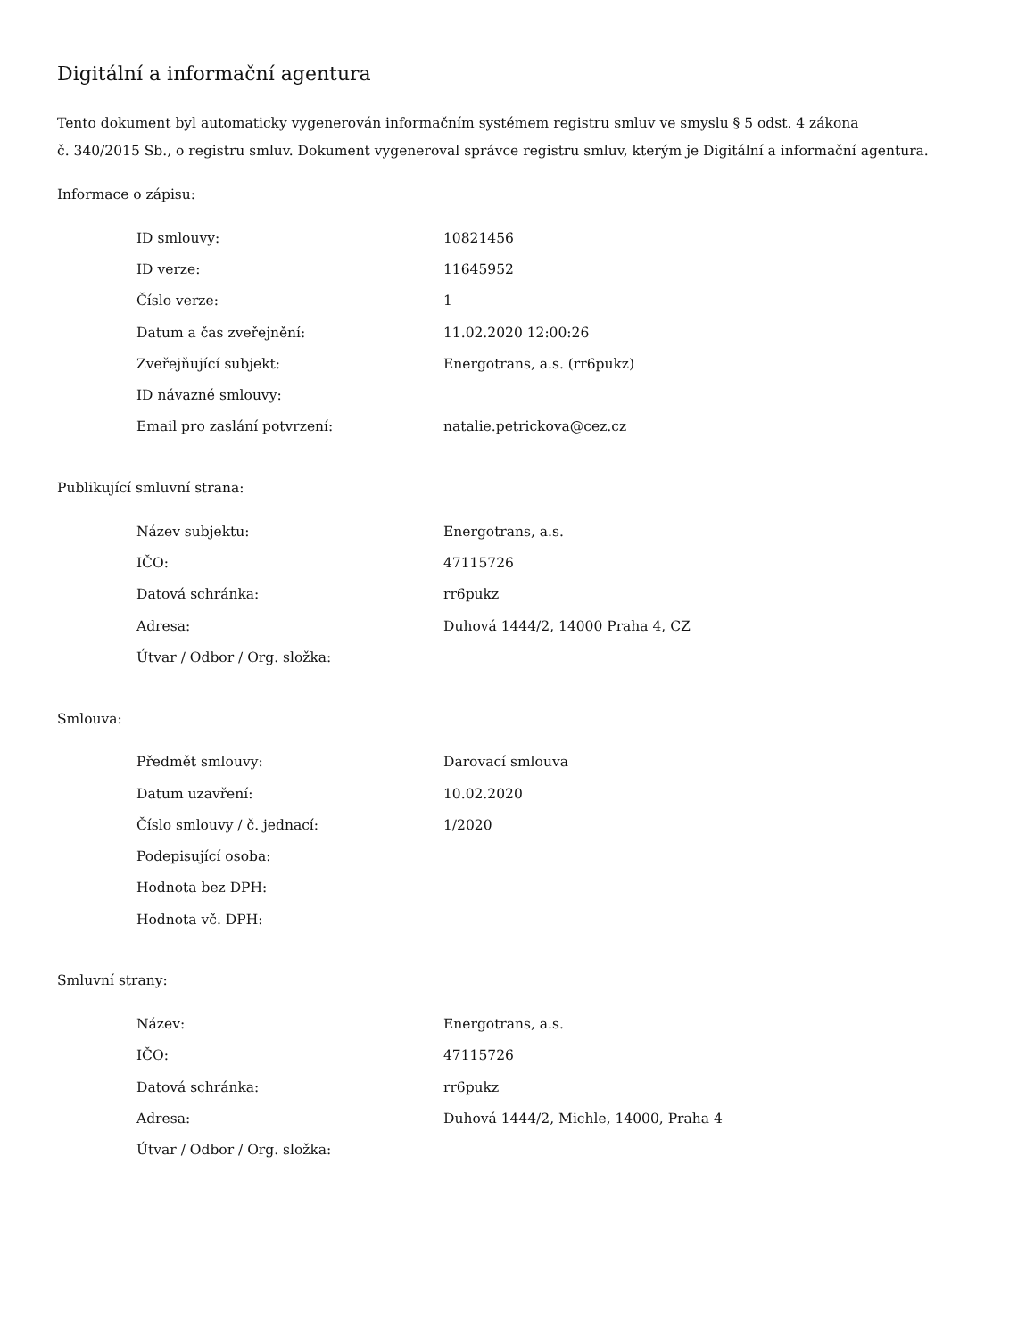Digitální a informační agentura
Tento dokument byl automaticky vygenerován informačním systémem registru smluv ve smyslu § 5 odst. 4 zákona
č. 340/2015 Sb., o registru smluv. Dokument vygeneroval správce registru smluv, kterým je Digitální a informační agentura.
Informace o zápisu:
| ID smlouvy: | 10821456 |
| ID verze: | 11645952 |
| Číslo verze: | 1 |
| Datum a čas zveřejnění: | 11.02.2020 12:00:26 |
| Zveřejňující subjekt: | Energotrans, a.s. (rr6pukz) |
| ID návazné smlouvy: | |
| Email pro zaslání potvrzení: | natalie.petrickova@cez.cz |
Publikující smluvní strana:
| Název subjektu: | Energotrans, a.s. |
| IČO: | 47115726 |
| Datová schránka: | rr6pukz |
| Adresa: | Duhová 1444/2, 14000 Praha 4, CZ |
| Útvar / Odbor / Org. složka: | |
Smlouva:
| Předmět smlouvy: | Darovací smlouva |
| Datum uzavření: | 10.02.2020 |
| Číslo smlouvy / č. jednací: | 1/2020 |
| Podepisující osoba: | |
| Hodnota bez DPH: | |
| Hodnota vč. DPH: | |
Smluvní strany:
| Název: | Energotrans, a.s. |
| IČO: | 47115726 |
| Datová schránka: | rr6pukz |
| Adresa: | Duhová 1444/2, Michle, 14000, Praha 4 |
| Útvar / Odbor / Org. složka: | |